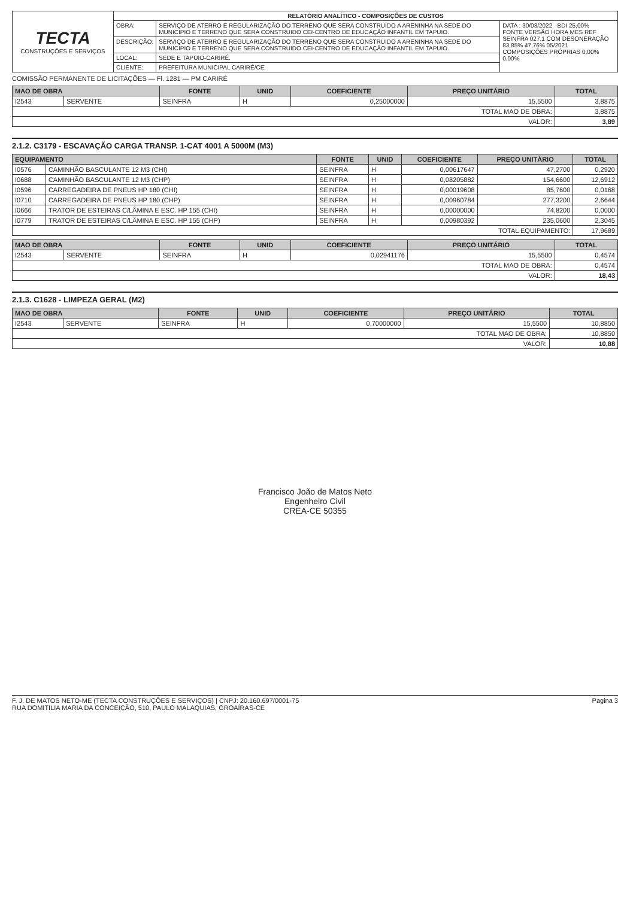| TECTA CONSTRUÇÕES E SERVIÇOS | RELATÓRIO ANALÍTICO - COMPOSIÇÕES DE CUSTOS | | |
| | OBRA: | SERVIÇO DE ATERRO E REGULARIZAÇÃO DO TERRENO QUE SERA CONSTRUIDO A ARENINHA NA SEDE DO MUNICIPIO E TERRENO QUE SERA CONSTRUIDO CEI-CENTRO DE EDUCAÇÃO INFANTIL EM TAPUIO. | DATA : 30/03/2022 BDI 25,00% FONTE VERSÃO HORA MES REF SEINFRA 027.1 COM DESONERAÇÃO 83,85% 47,76% 05/2021 COMPOSIÇÕES PRÓPRIAS 0,00% 0,00% |
| | DESCRIÇÃO: | SERVIÇO DE ATERRO E REGULARIZAÇÃO DO TERRENO QUE SERA CONSTRUIDO A ARENINHA NA SEDE DO MUNICIPIO E TERRENO QUE SERA CONSTRUIDO CEI-CENTRO DE EDUCAÇÃO INFANTIL EM TAPUIO. | |
| | LOCAL: | SEDE E TAPUIO-CARIRÉ. | |
| | CLIENTE: | PREFEITURA MUNICIPAL CARIRÉ/CE. | |
COMISSÃO PERMANENTE DE LICITAÇÕES — Fl. 1281 — PM CARIRÉ
| MAO DE OBRA | | FONTE | UNID | COEFICIENTE | PREÇO UNITÁRIO | TOTAL |
| --- | --- | --- | --- | --- | --- | --- |
| I2543 | SERVENTE | SEINFRA | H | 0,25000000 | 15,5500 | 3,8875 |
| TOTAL MAO DE OBRA: | | | | | | 3,8875 |
| VALOR: | | | | | | 3,89 |
2.1.2. C3179 - ESCAVAÇÃO CARGA TRANSP. 1-CAT 4001 A 5000M (M3)
| EQUIPAMENTO | | FONTE | UNID | COEFICIENTE | PREÇO UNITÁRIO | TOTAL |
| --- | --- | --- | --- | --- | --- | --- |
| I0576 | CAMINHÃO BASCULANTE 12 M3 (CHI) | SEINFRA | H | 0,00617647 | 47,2700 | 0,2920 |
| I0688 | CAMINHÃO BASCULANTE 12 M3 (CHP) | SEINFRA | H | 0,08205882 | 154,6600 | 12,6912 |
| I0596 | CARREGADEIRA DE PNEUS HP 180 (CHI) | SEINFRA | H | 0,00019608 | 85,7600 | 0,0168 |
| I0710 | CARREGADEIRA DE PNEUS HP 180 (CHP) | SEINFRA | H | 0,00960784 | 277,3200 | 2,6644 |
| I0666 | TRATOR DE ESTEIRAS C/LÂMINA E ESC. HP 155 (CHI) | SEINFRA | H | 0,00000000 | 74,8200 | 0,0000 |
| I0779 | TRATOR DE ESTEIRAS C/LÂMINA E ESC. HP 155 (CHP) | SEINFRA | H | 0,00980392 | 235,0600 | 2,3045 |
| TOTAL EQUIPAMENTO: | | | | | | 17,9689 |
| MAO DE OBRA | | FONTE | UNID | COEFICIENTE | PREÇO UNITÁRIO | TOTAL |
| --- | --- | --- | --- | --- | --- | --- |
| I2543 | SERVENTE | SEINFRA | H | 0,02941176 | 15,5500 | 0,4574 |
| TOTAL MAO DE OBRA: | | | | | | 0,4574 |
| VALOR: | | | | | | 18,43 |
2.1.3. C1628 - LIMPEZA GERAL (M2)
| MAO DE OBRA | | FONTE | UNID | COEFICIENTE | PREÇO UNITÁRIO | TOTAL |
| --- | --- | --- | --- | --- | --- | --- |
| I2543 | SERVENTE | SEINFRA | H | 0,70000000 | 15,5500 | 10,8850 |
| TOTAL MAO DE OBRA: | | | | | | 10,8850 |
| VALOR: | | | | | | 10,88 |
Francisco João de Matos Neto
Engenheiro Civil
CREA-CE 50355
F. J. DE MATOS NETO-ME (TECTA CONSTRUÇÕES E SERVIÇOS) | CNPJ: 20.160.697/0001-75
RUA DOMITILIA MARIA DA CONCEIÇÃO, 510, PAULO MALAQUIAS, GROAÍRAS-CE
Pagina 3